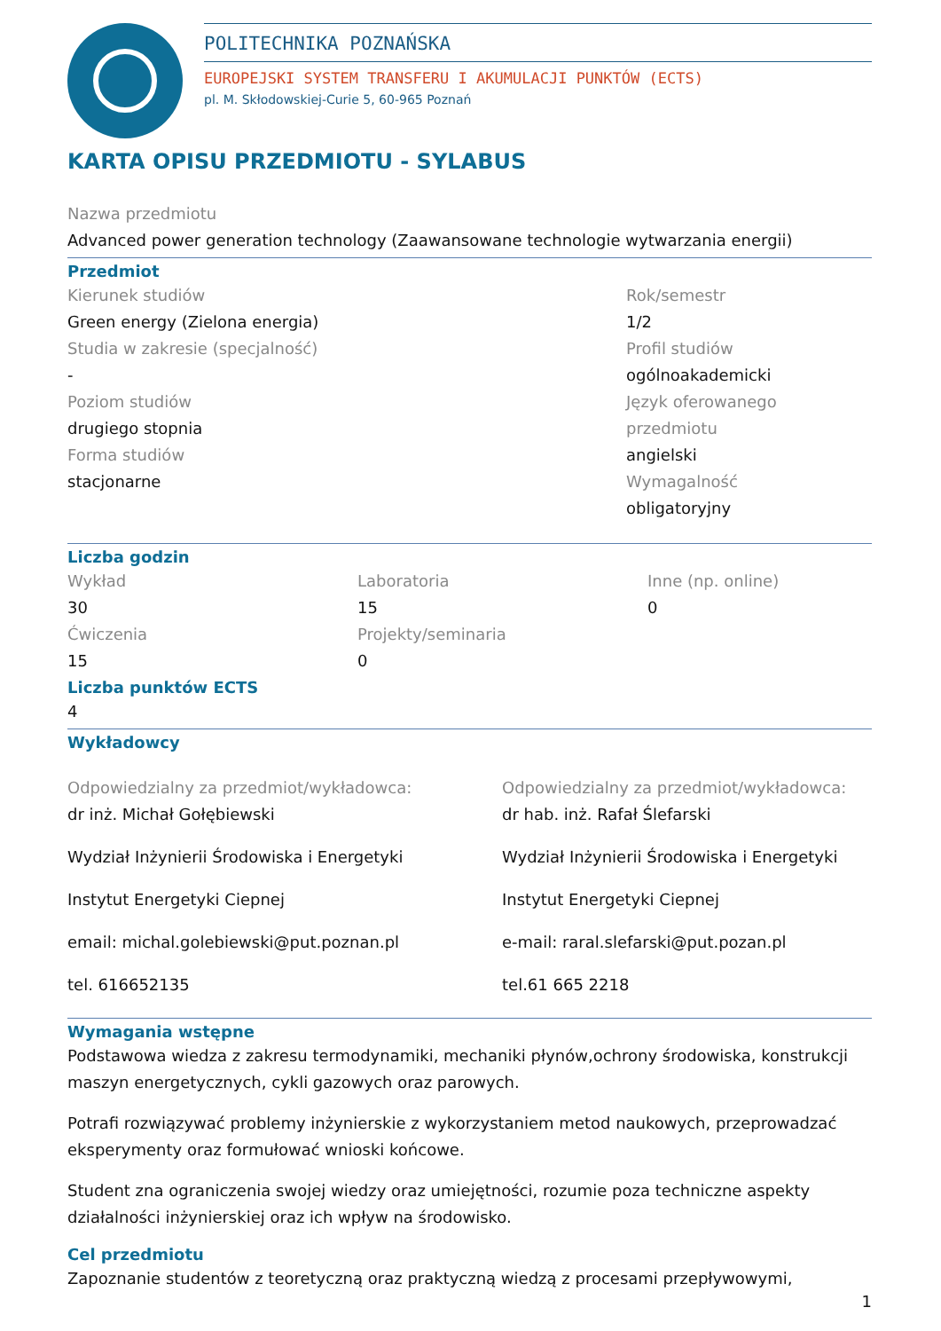POLITECHNIKA POZNAŃSKA
EUROPEJSKI SYSTEM TRANSFERU I AKUMULACJI PUNKTÓW (ECTS)
pl. M. Skłodowskiej-Curie 5, 60-965 Poznań
KARTA OPISU PRZEDMIOTU - SYLABUS
Nazwa przedmiotu
Advanced power generation technology (Zaawansowane technologie wytwarzania energii)
Przedmiot
Kierunek studiów
Green energy (Zielona energia)
Studia w zakresie (specjalność)
-
Poziom studiów
drugiego stopnia
Forma studiów
stacjonarne
Rok/semestr
1/2
Profil studiów
ogólnoakademicki
Język oferowanego przedmiotu
angielski
Wymagalność
obligatoryjny
Liczba godzin
Wykład
30
Ćwiczenia
15
Laboratoria
15
Projekty/seminaria
0
Inne (np. online)
0
Liczba punktów ECTS
4
Wykładowcy
Odpowiedzialny za przedmiot/wykładowca:
dr inż. Michał Gołębiewski
Wydział Inżynierii Środowiska i Energetyki
Instytut Energetyki Ciepnej
email: michal.golebiewski@put.poznan.pl
tel. 616652135
Odpowiedzialny za przedmiot/wykładowca:
dr hab. inż. Rafał Ślefarski
Wydział Inżynierii Środowiska i Energetyki
Instytut Energetyki Ciepnej
e-mail: raral.slefarski@put.pozan.pl
tel.61 665 2218
Wymagania wstępne
Podstawowa wiedza z zakresu termodynamiki, mechaniki płynów,ochrony środowiska, konstrukcji maszyn energetycznych, cykli gazowych oraz parowych.
Potrafi rozwiązywać problemy inżynierskie z wykorzystaniem metod naukowych, przeprowadzać eksperymenty oraz formułować wnioski końcowe.
Student zna ograniczenia swojej wiedzy oraz umiejętności, rozumie poza techniczne aspekty działalności inżynierskiej oraz ich wpływ na środowisko.
Cel przedmiotu
Zapoznanie studentów z teoretyczną oraz praktyczną wiedzą z procesami przepływowymi,
1